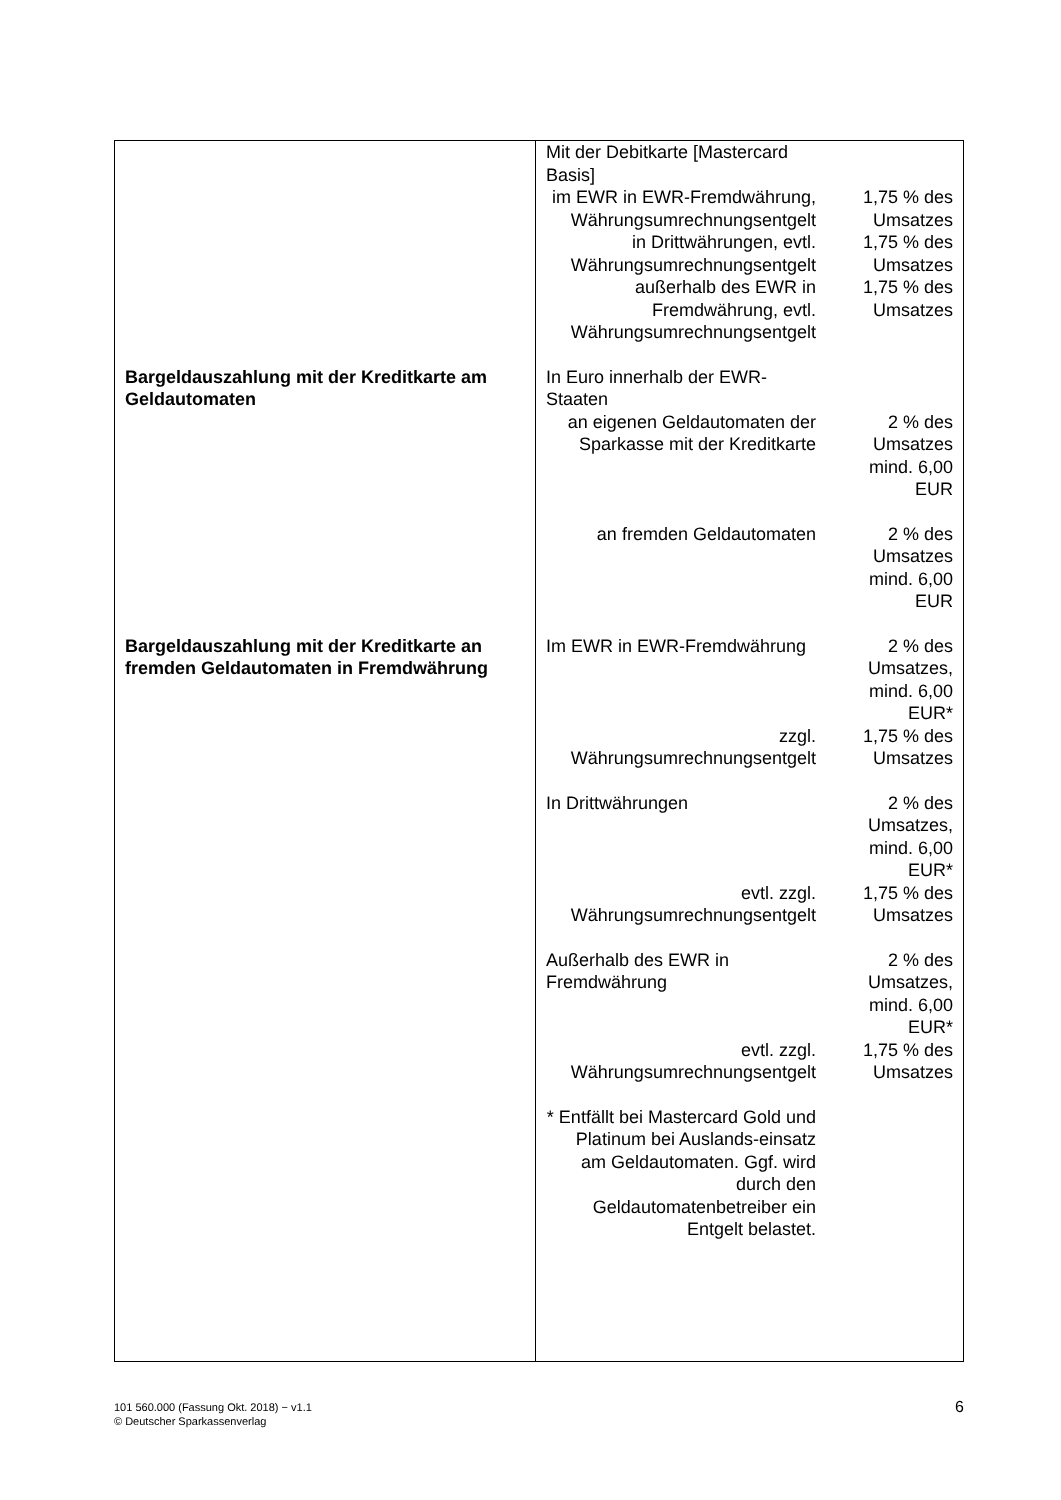| | / Mit der Debitkarte [Mastercard Basis] / / / im EWR in EWR-Fremdwährung, Währungsumrechnungsentgelt / 1,75 % des Umsatzes / / in Drittwährungen, evtl. Währungsumrechnungsentgelt / 1,75 % des Umsatzes / / außerhalb des EWR in Fremdwährung, evtl. Währungsumrechnungsentgelt / 1,75 % des Umsatzes / |
| Bargeldauszahlung mit der Kreditkarte am Geldautomaten | / In Euro innerhalb der EWR-Staaten / / / an eigenen Geldautomaten der Sparkasse mit der Kreditkarte / 2 % des Umsatzes mind. 6,00 EUR / / an fremden Geldautomaten / 2 % des Umsatzes mind. 6,00 EUR / |
| Bargeldauszahlung mit der Kreditkarte an fremden Geldautomaten in Fremdwährung | / Im EWR in EWR-Fremdwährung / 2 % des Umsatzes, mind. 6,00 EUR* / / zzgl. Währungsumrechnungsentgelt / 1,75 % des Umsatzes / / In Drittwährungen / 2 % des Umsatzes, mind. 6,00 EUR* / / evtl. zzgl. Währungsumrechnungsentgelt / 1,75 % des Umsatzes / / Außerhalb des EWR in Fremdwährung / 2 % des Umsatzes, mind. 6,00 EUR* / / evtl. zzgl. Währungsumrechnungsentgelt / 1,75 % des Umsatzes / / * Entfällt bei Mastercard Gold und Platinum bei Auslands-einsatz am Geldautomaten. Ggf. wird durch den Geldautomatenbetreiber ein Entgelt belastet. / / |
101 560.000 (Fassung Okt. 2018) − v1.1
© Deutscher Sparkassenverlag
6